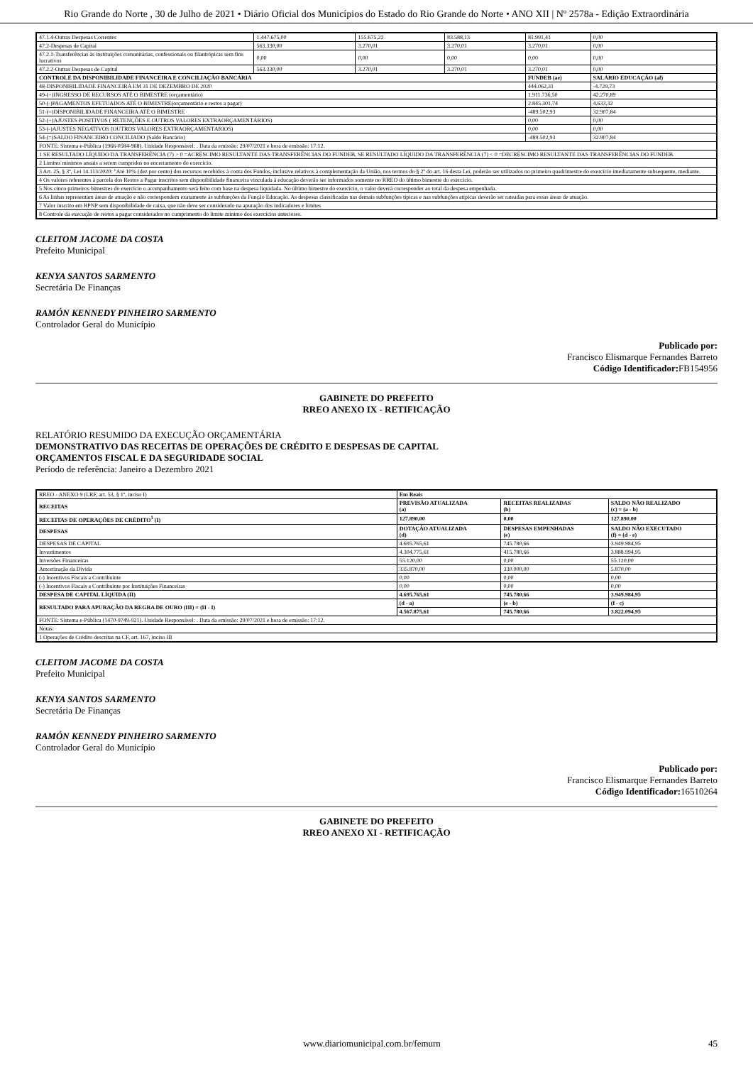Rio Grande do Norte , 30 de Julho de 2021 • Diário Oficial dos Municípios do Estado do Rio Grande do Norte • ANO XII | Nº 2578a - Edição Extraordinária
| 47.1.4-Outras Despesas Correntes | 1.447.675,00 | 155.675,22 | 83.588,13 | 81.991,41 | 0,00 |
| 47.2-Despesas de Capital | 563.330,00 | 3.270,01 | 3.270,01 | 3.270,01 | 0,00 |
| 47.2.1-Transferências às instituições comunitárias, confessionais ou filantrópicas sem fins lucrativos | 0,00 | 0,00 | 0,00 | 0,00 | 0,00 |
| 47.2.2-Outras Despesas de Capital | 563.330,00 | 3.270,01 | 3.270,01 | 3.270,01 | 0,00 |
| CONTROLE DA DISPONIBILIDADE FINANCEIRA E CONCILIAÇÃO BANCÁRIA | | | | FUNDEB (ae) | SALÁRIO EDUCAÇÃO (af) |
| 48-DISPONIBILIDADE FINANCEIRA EM 31 DE DEZEMBRO DE 2020 | | | | 444.062,31 | -4.729,73 |
| 49-(+)INGRESSO DE RECURSOS ATÉ O BIMESTRE (orçamentário) | | | | 1.911.736,50 | 42.270,89 |
| 50-(-)PAGAMENTOS EFETUADOS ATÉ O BIMESTRE(orçamentário e restos a pagar) | | | | 2.845.301,74 | 4.633,32 |
| 51-(=)DISPONIBILIDADE FINANCEIRA ATÉ O BIMESTRE | | | | -489.502,93 | 32.907,84 |
| 52-(+)AJUSTES POSITIVOS ( RETENÇÕES E OUTROS VALORES EXTRAORÇAMENTÁRIOS) | | | | 0,00 | 0,00 |
| 53-(-)AJUSTES NEGATIVOS (OUTROS VALORES EXTRAORÇAMENTÁRIOS) | | | | 0,00 | 0,00 |
| 54-(=)SALDO FINANCEIRO CONCILIADO (Saldo Bancário) | | | | -489.502,93 | 32.907,84 |
| FONTE: Sistema e-Pública (1966-0584-968). Unidade Responsável: . Data da emissão: 29/07/2021 e hora de emissão: 17:12. | | | | | |
| 1 SE RESULTADO LÍQUIDO DA TRANSFERÊNCIA (7) > 0 =ACRÉSCIMO RESULTANTE DAS TRANSFERÊNCIAS DO FUNDEB, SE RESULTADO LÍQUIDO DA TRANSFERÊNCIA (7) < 0 =DECRÉSCIMO RESULTANTE DAS TRANSFERÊNCIAS DO FUNDEB. | | | | | |
| 2 Limites mínimos anuais a serem cumpridos no encerramento do exercício. | | | | | |
| 3 Art. 25, § 3º, Lei 14.113/2020: "Até 10% (dez por cento) dos recursos recebidos à conta dos Fundos, inclusive relativos à complementação da União, nos termos do § 2º do art. 16 desta Lei, poderão ser utilizados no primeiro quadrimestre do exercício imediatamente subsequente, mediante. | | | | | |
| 4 Os valores referentes à parcela dos Restos a Pagar inscritos sem disponibilidade financeira vinculada à educação deverão ser informados somente no RREO do último bimestre do exercício. | | | | | |
| 5 Nos cinco primeiros bimestres do exercício o acompanhamento será feito com base na despesa liquidada. No último bimestre do exercício, o valor deverá corresponder ao total da despesa empenhada. | | | | | |
| 6 As linhas representam áreas de atuação e não correspondem exatamente às subfunções da Função Educação. As despesas classificadas nas demais subfunções típicas e nas subfunções atípicas deverão ser rateadas para essas áreas de atuação. | | | | | |
| 7 Valor inscrito em RPNP sem disponibilidade de caixa, que não deve ser considerado na apuração dos indicadores e limites | | | | | |
| 8 Controle da execução de restos a pagar considerados no cumprimento do limite mínimo dos exercícios anteriores. | | | | | |
CLEITOM JACOME DA COSTA
Prefeito Municipal
KENYA SANTOS SARMENTO
Secretária De Finanças
RAMÓN KENNEDY PINHEIRO SARMENTO
Controlador Geral do Município
Publicado por:
Francisco Elismarque Fernandes Barreto
Código Identificador: FB154956
GABINETE DO PREFEITO
RREO ANEXO IX - RETIFICAÇÃO
RELATÓRIO RESUMIDO DA EXECUÇÃO ORÇAMENTÁRIA
DEMONSTRATIVO DAS RECEITAS DE OPERAÇÕES DE CRÉDITO E DESPESAS DE CAPITAL
ORÇAMENTOS FISCAL E DA SEGURIDADE SOCIAL
Período de referência: Janeiro a Dezembro 2021
| RREO - ANEXO 9 (LRF, art. 53, § 1º, inciso I) | Em Reais | | |
| RECEITAS | PREVISÃO ATUALIZADA (a) | RECEITAS REALIZADAS (b) | SALDO NÃO REALIZADO (c) = (a - b) |
| RECEITAS DE OPERAÇÕES DE CRÉDITO<sup>1</sup> (I) | 127.890,00 | 0,00 | 127.890,00 |
| DESPESAS | DOTAÇÃO ATUALIZADA (d) | DESPESAS EMPENHADAS (e) | SALDO NÃO EXECUTADO (f) = (d - e) |
| DESPESAS DE CAPITAL | 4.695.765,61 | 745.780,66 | 3.949.984,95 |
| Investimentos | 4.304.775,61 | 415.780,66 | 3.888.994,95 |
| Inversões Financeiras | 55.120,00 | 0,00 | 55.120,00 |
| Amortização da Dívida | 335.870,00 | 330.000,00 | 5.870,00 |
| (-) Incentivos Fiscais a Contribuinte | 0,00 | 0,00 | 0,00 |
| (-) Incentivos Fiscais a Contribuinte por Instituições Financeiras | 0,00 | 0,00 | 0,00 |
| DESPESA DE CAPITAL LÍQUIDA (II) | 4.695.765,61 | 745.780,66 | 3.949.984,95 |
| RESULTADO PARA APURAÇÃO DA REGRA DE OURO (III) = (II - I) | (d - a) | (e - b) | (f - c) |
| | 4.567.875,61 | 745.780,66 | 3.822.094,95 |
| FONTE: Sistema e-Pública (1470-9749-921). Unidade Responsável: . Data da emissão: 29/07/2021 e hora de emissão: 17:12. | | | |
| Notas: | | | |
| 1 Operações de Crédito descritas na CF, art. 167, inciso III | | | |
CLEITOM JACOME DA COSTA
Prefeito Municipal
KENYA SANTOS SARMENTO
Secretária De Finanças
RAMÓN KENNEDY PINHEIRO SARMENTO
Controlador Geral do Município
Publicado por:
Francisco Elismarque Fernandes Barreto
Código Identificador: 16510264
GABINETE DO PREFEITO
RREO ANEXO XI - RETIFICAÇÃO
www.diariomunicipal.com.br/femurn 45